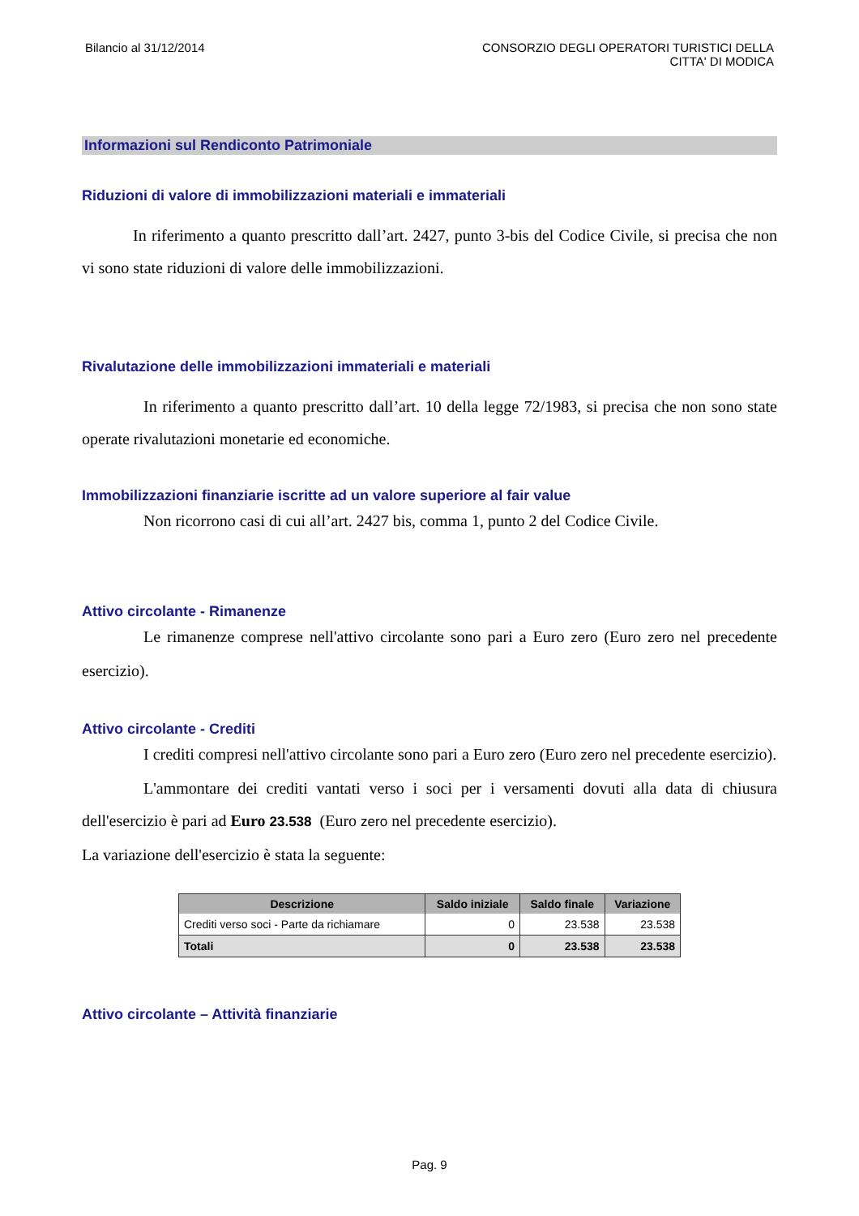Bilancio al 31/12/2014 CONSORZIO DEGLI OPERATORI TURISTICI DELLA
CITTA' DI MODICA
Informazioni sul Rendiconto Patrimoniale
Riduzioni di valore di immobilizzazioni materiali e immateriali
In riferimento a quanto prescritto dall’art. 2427, punto 3-bis del Codice Civile, si precisa che non vi sono state riduzioni di valore delle immobilizzazioni.
Rivalutazione delle immobilizzazioni immateriali e materiali
In riferimento a quanto prescritto dall’art. 10 della legge 72/1983, si precisa che non sono state operate rivalutazioni monetarie ed economiche.
Immobilizzazioni finanziarie iscritte ad un valore superiore al fair value
Non ricorrono casi di cui all’art. 2427 bis, comma 1, punto 2 del Codice Civile.
Attivo circolante - Rimanenze
Le rimanenze comprese nell'attivo circolante sono pari a Euro zero (Euro zero nel precedente esercizio).
Attivo circolante - Crediti
I crediti compresi nell'attivo circolante sono pari a Euro zero (Euro zero nel precedente esercizio).
L'ammontare dei crediti vantati verso i soci per i versamenti dovuti alla data di chiusura dell'esercizio è pari ad Euro 23.538 (Euro zero nel precedente esercizio).
La variazione dell'esercizio è stata la seguente:
| Descrizione | Saldo iniziale | Saldo finale | Variazione |
| --- | --- | --- | --- |
| Crediti verso soci - Parte da richiamare | 0 | 23.538 | 23.538 |
| Totali | 0 | 23.538 | 23.538 |
Attivo circolante – Attività finanziarie
Pag. 9